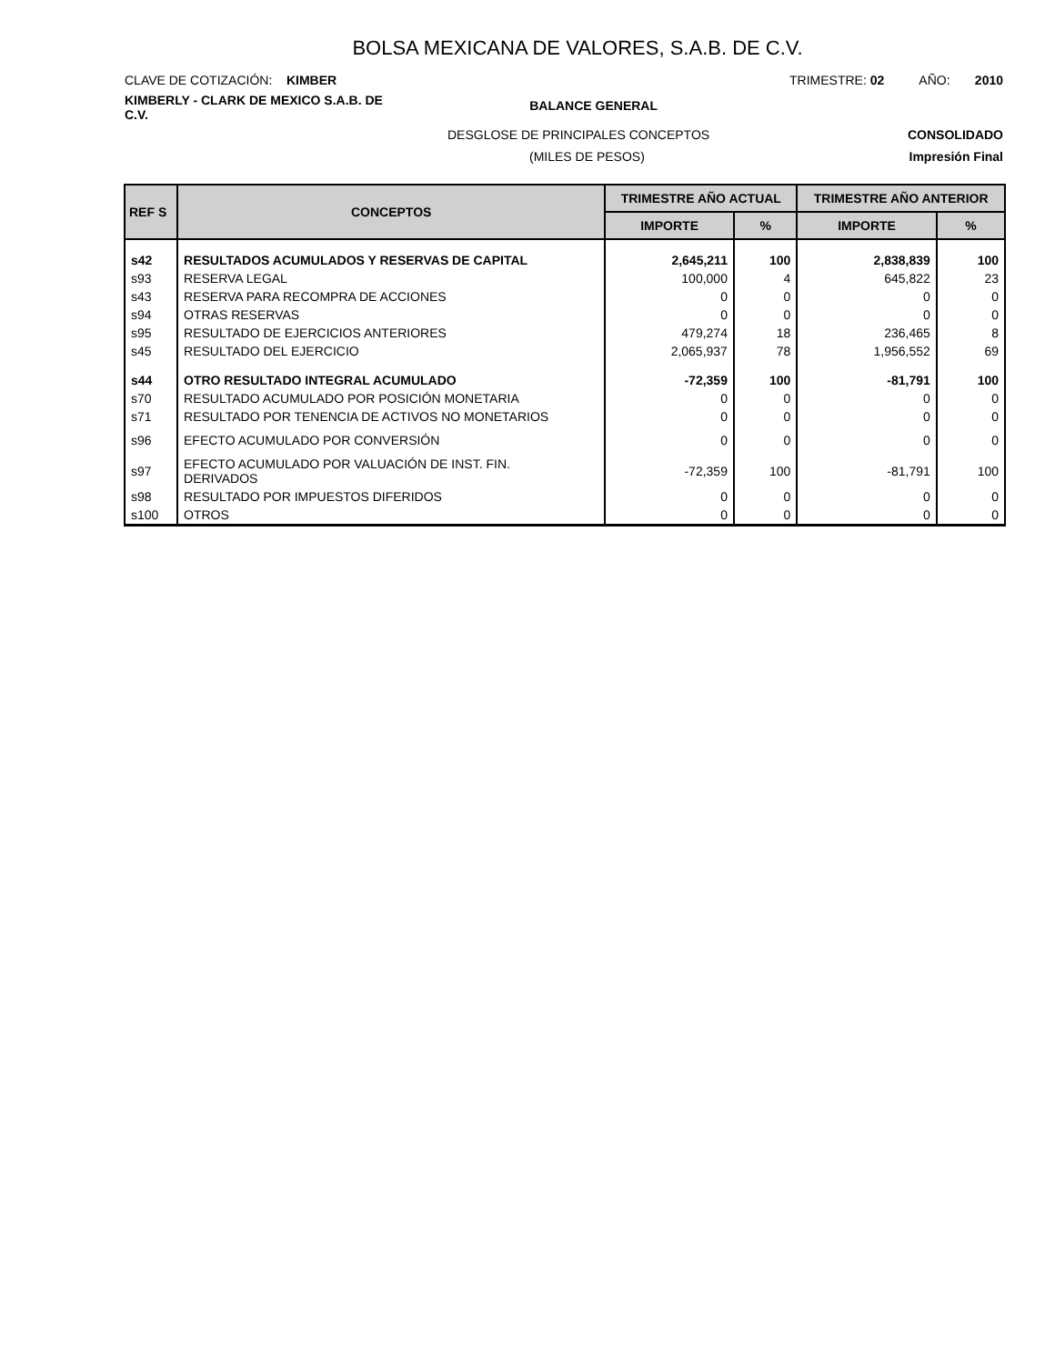BOLSA MEXICANA DE VALORES, S.A.B. DE C.V.
CLAVE DE COTIZACIÓN: KIMBER TRIMESTRE: 02 AÑO: 2010
KIMBERLY - CLARK DE MEXICO S.A.B. DE C.V.
BALANCE GENERAL
DESGLOSE DE PRINCIPALES CONCEPTOS
CONSOLIDADO
(MILES DE PESOS) Impresión Final
| REF S | CONCEPTOS | TRIMESTRE AÑO ACTUAL | | TRIMESTRE AÑO ANTERIOR | |
| --- | --- | --- | --- | --- | --- |
| | | IMPORTE | % | IMPORTE | % |
| s42 | RESULTADOS ACUMULADOS Y RESERVAS DE CAPITAL | 2,645,211 | 100 | 2,838,839 | 100 |
| s93 | RESERVA LEGAL | 100,000 | 4 | 645,822 | 23 |
| s43 | RESERVA PARA RECOMPRA DE ACCIONES | 0 | 0 | 0 | 0 |
| s94 | OTRAS RESERVAS | 0 | 0 | 0 | 0 |
| s95 | RESULTADO DE EJERCICIOS ANTERIORES | 479,274 | 18 | 236,465 | 8 |
| s45 | RESULTADO DEL EJERCICIO | 2,065,937 | 78 | 1,956,552 | 69 |
| s44 | OTRO RESULTADO INTEGRAL ACUMULADO | -72,359 | 100 | -81,791 | 100 |
| s70 | RESULTADO ACUMULADO POR POSICIÓN MONETARIA | 0 | 0 | 0 | 0 |
| s71 | RESULTADO POR TENENCIA DE ACTIVOS NO MONETARIOS | 0 | 0 | 0 | 0 |
| s96 | EFECTO ACUMULADO POR CONVERSIÓN | 0 | 0 | 0 | 0 |
| s97 | EFECTO ACUMULADO POR VALUACIÓN DE INST. FIN. DERIVADOS | -72,359 | 100 | -81,791 | 100 |
| s98 | RESULTADO POR IMPUESTOS DIFERIDOS | 0 | 0 | 0 | 0 |
| s100 | OTROS | 0 | 0 | 0 | 0 |